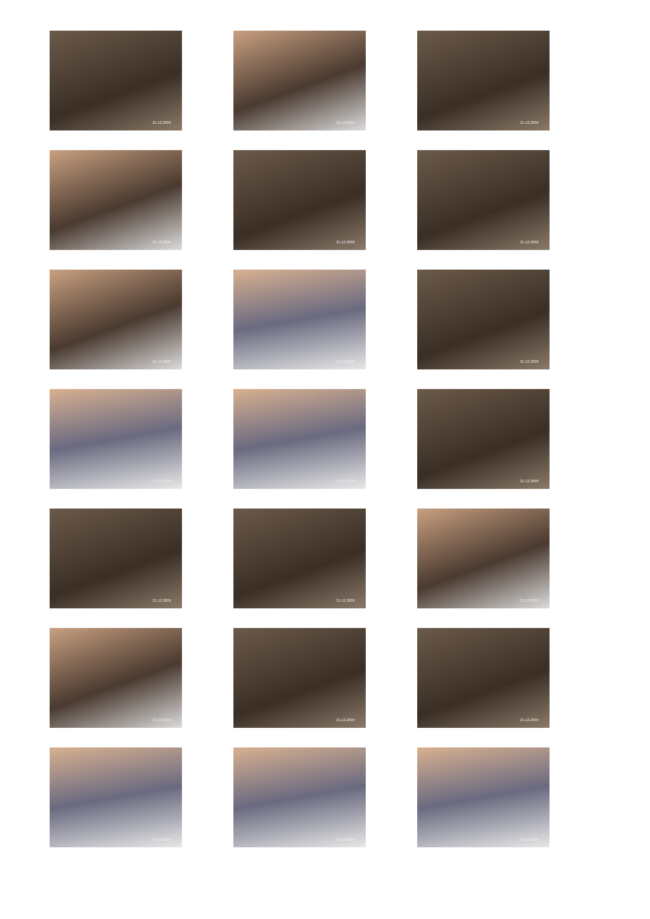21.12.2009
21.12.2009
21.12.2009
21.12.2009
21.12.2009
21.12.2009
21.12.2009
21.12.2009
21.12.2009
21.12.2009
21.12.2009
21.12.2009
21.12.2009
21.12.2009
21.12.2009
21.12.2009
21.12.2009
21.12.2009
21.12.2009
21.12.2009
21.12.2009